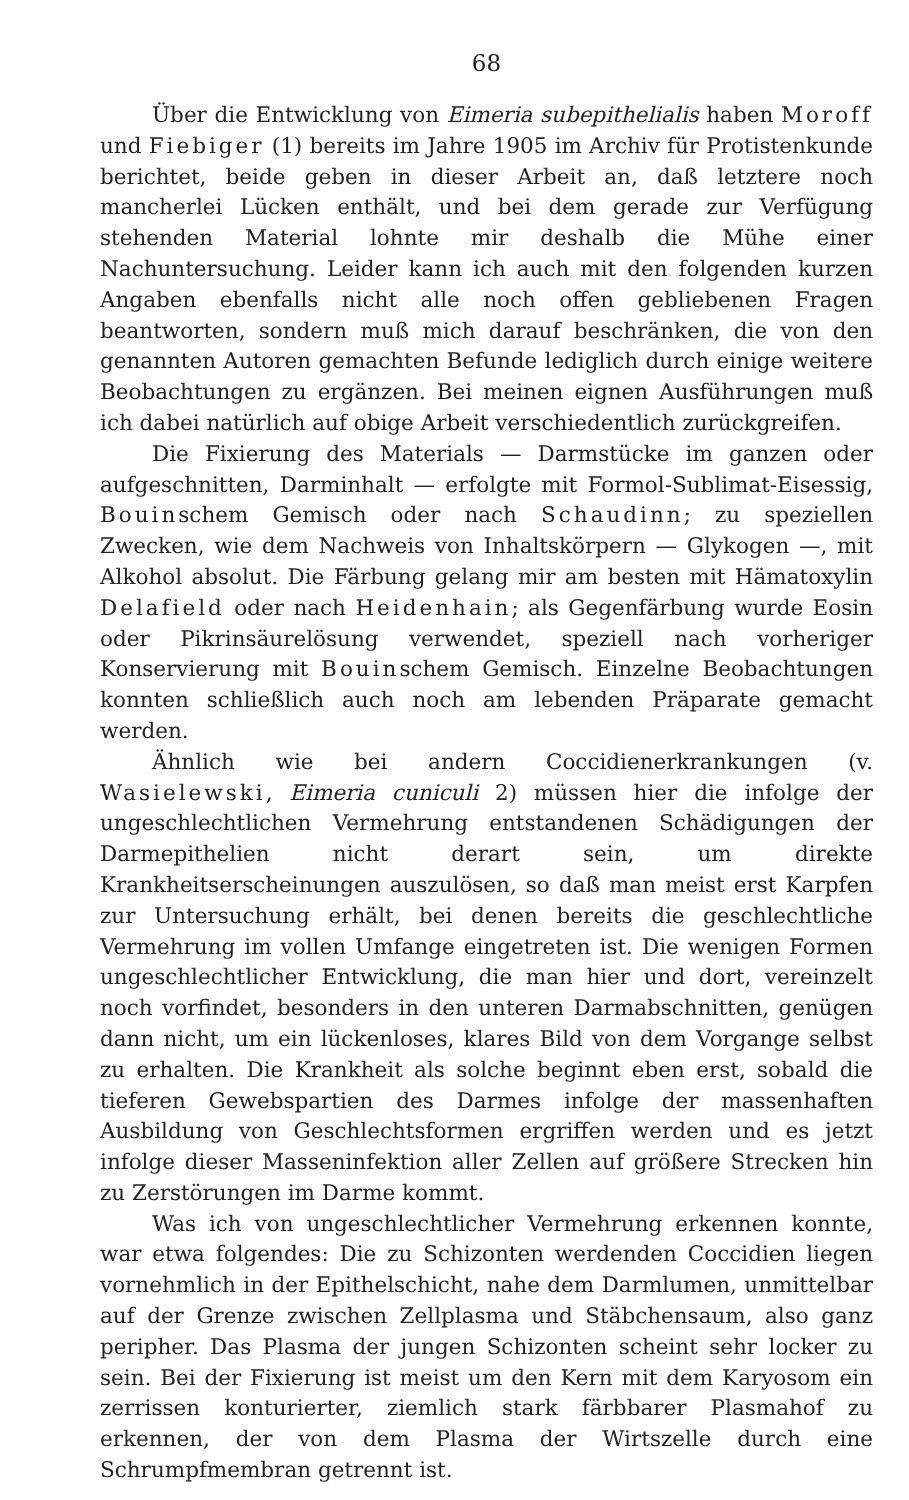68
Über die Entwicklung von Eimeria subepithelialis haben Moroff und Fiebiger (1) bereits im Jahre 1905 im Archiv für Protistenkunde berichtet, beide geben in dieser Arbeit an, daß letztere noch mancherlei Lücken enthält, und bei dem gerade zur Verfügung stehenden Material lohnte mir deshalb die Mühe einer Nachuntersuchung. Leider kann ich auch mit den folgenden kurzen Angaben ebenfalls nicht alle noch offen gebliebenen Fragen beantworten, sondern muß mich darauf beschränken, die von den genannten Autoren gemachten Befunde lediglich durch einige weitere Beobachtungen zu ergänzen. Bei meinen eignen Ausführungen muß ich dabei natürlich auf obige Arbeit verschiedentlich zurückgreifen.
Die Fixierung des Materials — Darmstücke im ganzen oder aufgeschnitten, Darminhalt — erfolgte mit Formol-Sublimat-Eisessig, Bouinschem Gemisch oder nach Schaudinn; zu speziellen Zwecken, wie dem Nachweis von Inhaltskörpern — Glykogen —, mit Alkohol absolut. Die Färbung gelang mir am besten mit Hämatoxylin Delafield oder nach Heidenhain; als Gegenfärbung wurde Eosin oder Pikrinsäurelösung verwendet, speziell nach vorheriger Konservierung mit Bouinschem Gemisch. Einzelne Beobachtungen konnten schließlich auch noch am lebenden Präparate gemacht werden.
Ähnlich wie bei andern Coccidienerkrankungen (v. Wasielewski, Eimeria cuniculi 2) müssen hier die infolge der ungeschlechtlichen Vermehrung entstandenen Schädigungen der Darmepithelien nicht derart sein, um direkte Krankheitserscheinungen auszulösen, so daß man meist erst Karpfen zur Untersuchung erhält, bei denen bereits die geschlechtliche Vermehrung im vollen Umfange eingetreten ist. Die wenigen Formen ungeschlechtlicher Entwicklung, die man hier und dort, vereinzelt noch vorfindet, besonders in den unteren Darmabschnitten, genügen dann nicht, um ein lückenloses, klares Bild von dem Vorgange selbst zu erhalten. Die Krankheit als solche beginnt eben erst, sobald die tieferen Gewebspartien des Darmes infolge der massenhaften Ausbildung von Geschlechtsformen ergriffen werden und es jetzt infolge dieser Masseninfektion aller Zellen auf größere Strecken hin zu Zerstörungen im Darme kommt.
Was ich von ungeschlechtlicher Vermehrung erkennen konnte, war etwa folgendes: Die zu Schizonten werdenden Coccidien liegen vornehmlich in der Epithelschicht, nahe dem Darmlumen, unmittelbar auf der Grenze zwischen Zellplasma und Stäbchensaum, also ganz peripher. Das Plasma der jungen Schizonten scheint sehr locker zu sein. Bei der Fixierung ist meist um den Kern mit dem Karyosom ein zerrissen konturierter, ziemlich stark färbbarer Plasmahof zu erkennen, der von dem Plasma der Wirtszelle durch eine Schrumpfmembran getrennt ist.